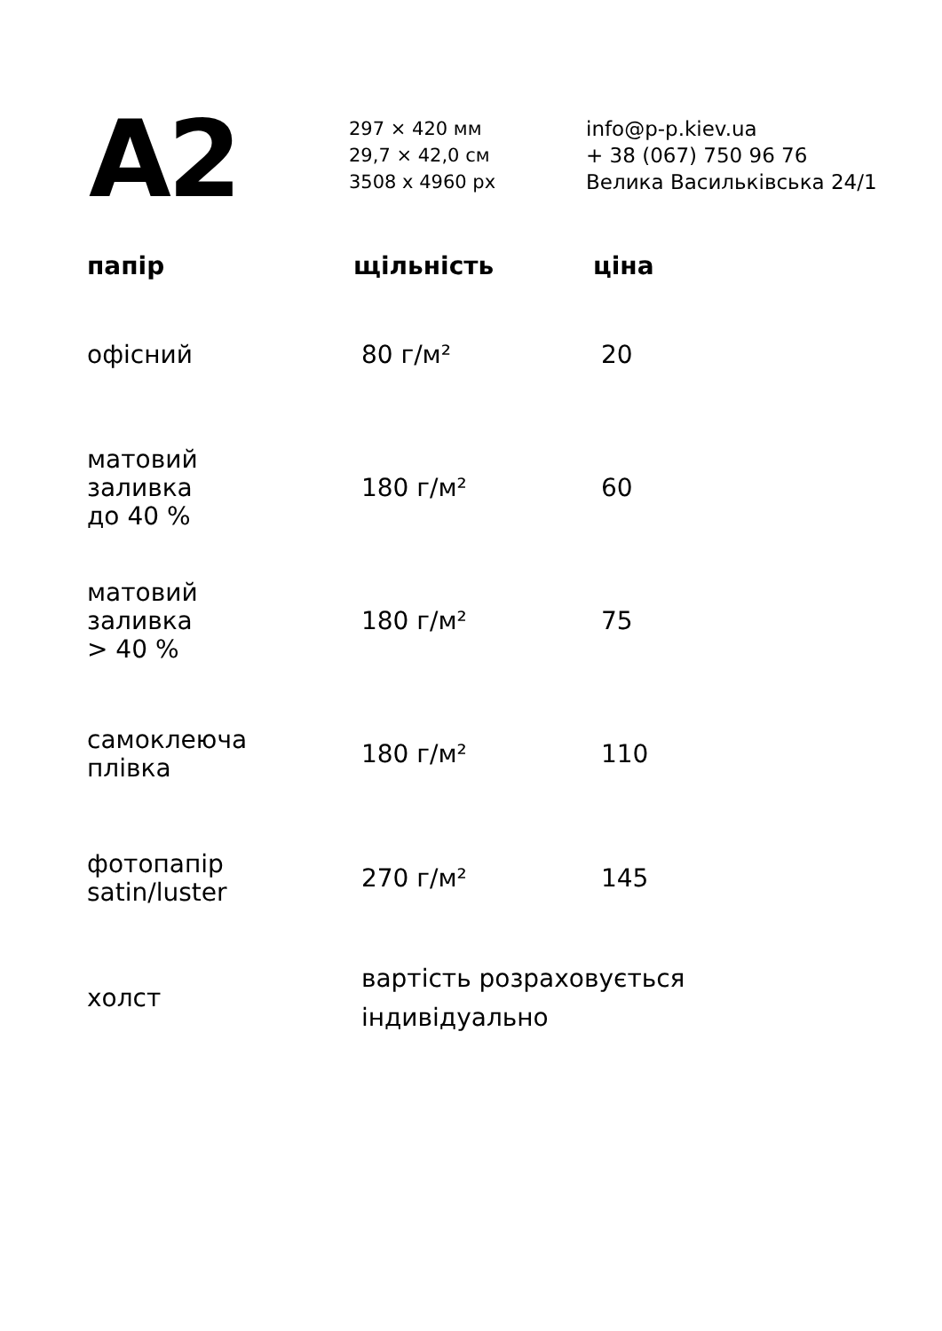A2
297 × 420 мм
29,7 × 42,0 см
3508 x 4960 px
info@p-p.kiev.ua
+ 38 (067) 750 96 76
Велика Васильківська 24/1
| папір | щільність | ціна |
| --- | --- | --- |
| офісний | 80 г/м² | 20 |
| матовий заливка до 40 % | 180 г/м² | 60 |
| матовий заливка > 40 % | 180 г/м² | 75 |
| самоклеюча плівка | 180 г/м² | 110 |
| фотопапір satin/luster | 270 г/м² | 145 |
| холст | вартість розраховується індивідуально | |